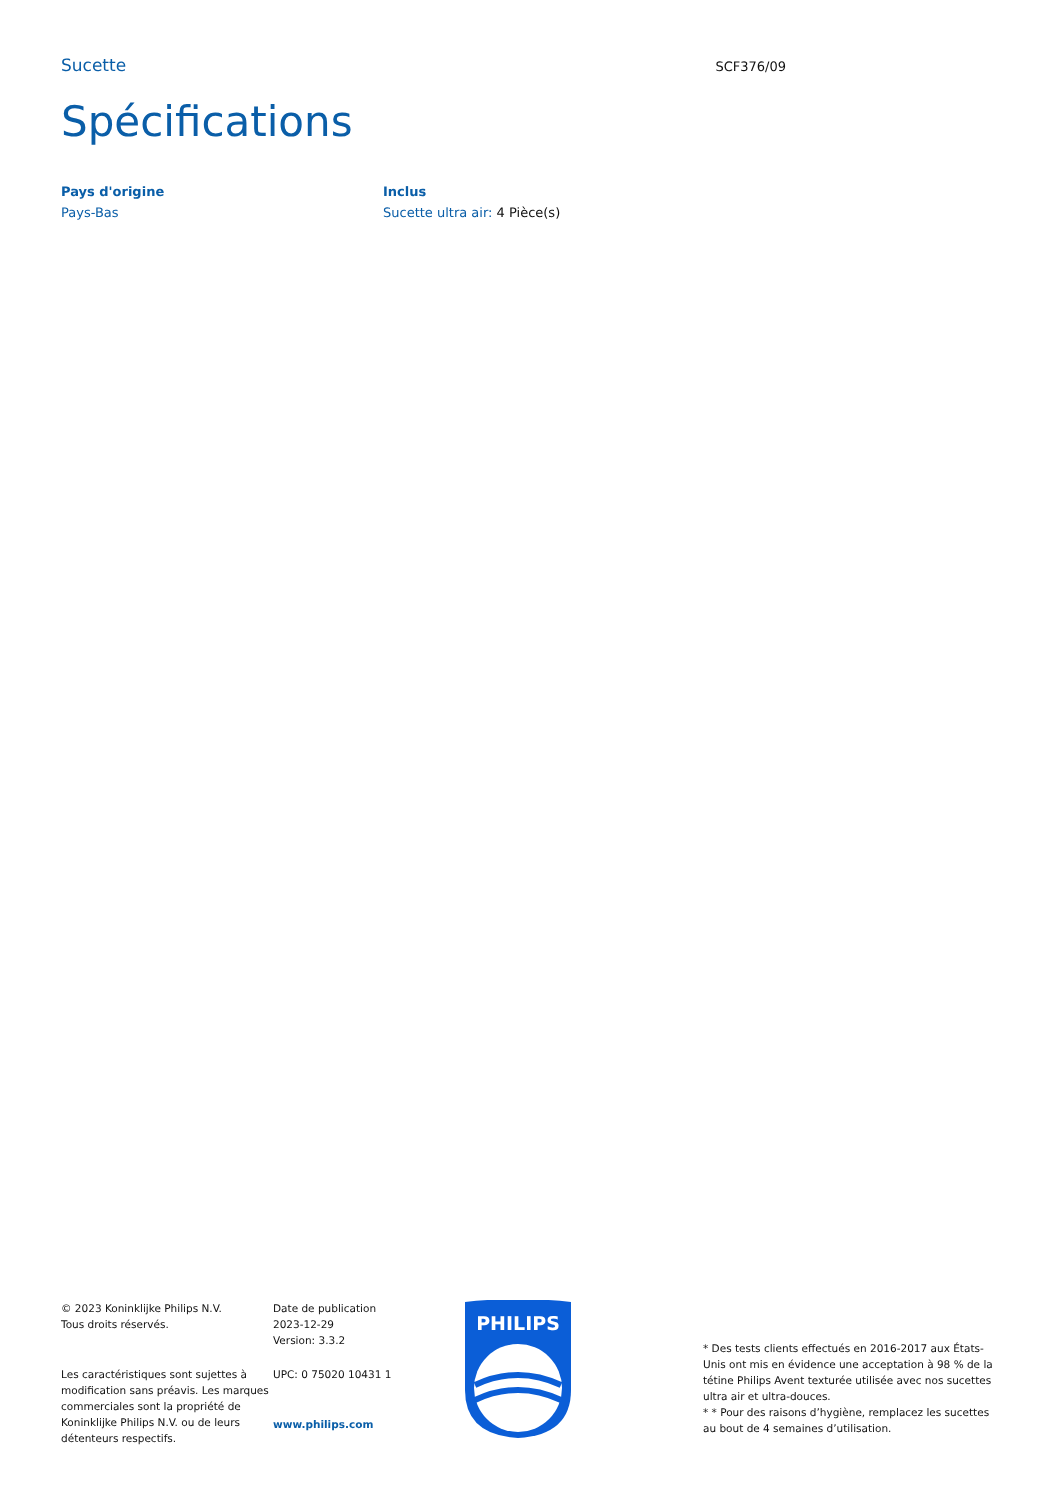Sucette
SCF376/09
Spécifications
Pays d'origine
Pays-Bas
Inclus
Sucette ultra air: 4 Pièce(s)
© 2023 Koninklijke Philips N.V.
Tous droits réservés.
Les caractéristiques sont sujettes à modification sans préavis. Les marques commerciales sont la propriété de Koninklijke Philips N.V. ou de leurs détenteurs respectifs.
Date de publication
2023-12-29
Version: 3.3.2
UPC: 0 75020 10431 1
www.philips.com
PHILIPS
* Des tests clients effectués en 2016-2017 aux États-Unis ont mis en évidence une acceptation à 98 % de la tétine Philips Avent texturée utilisée avec nos sucettes ultra air et ultra-douces.
* * Pour des raisons d’hygiène, remplacez les sucettes au bout de 4 semaines d’utilisation.